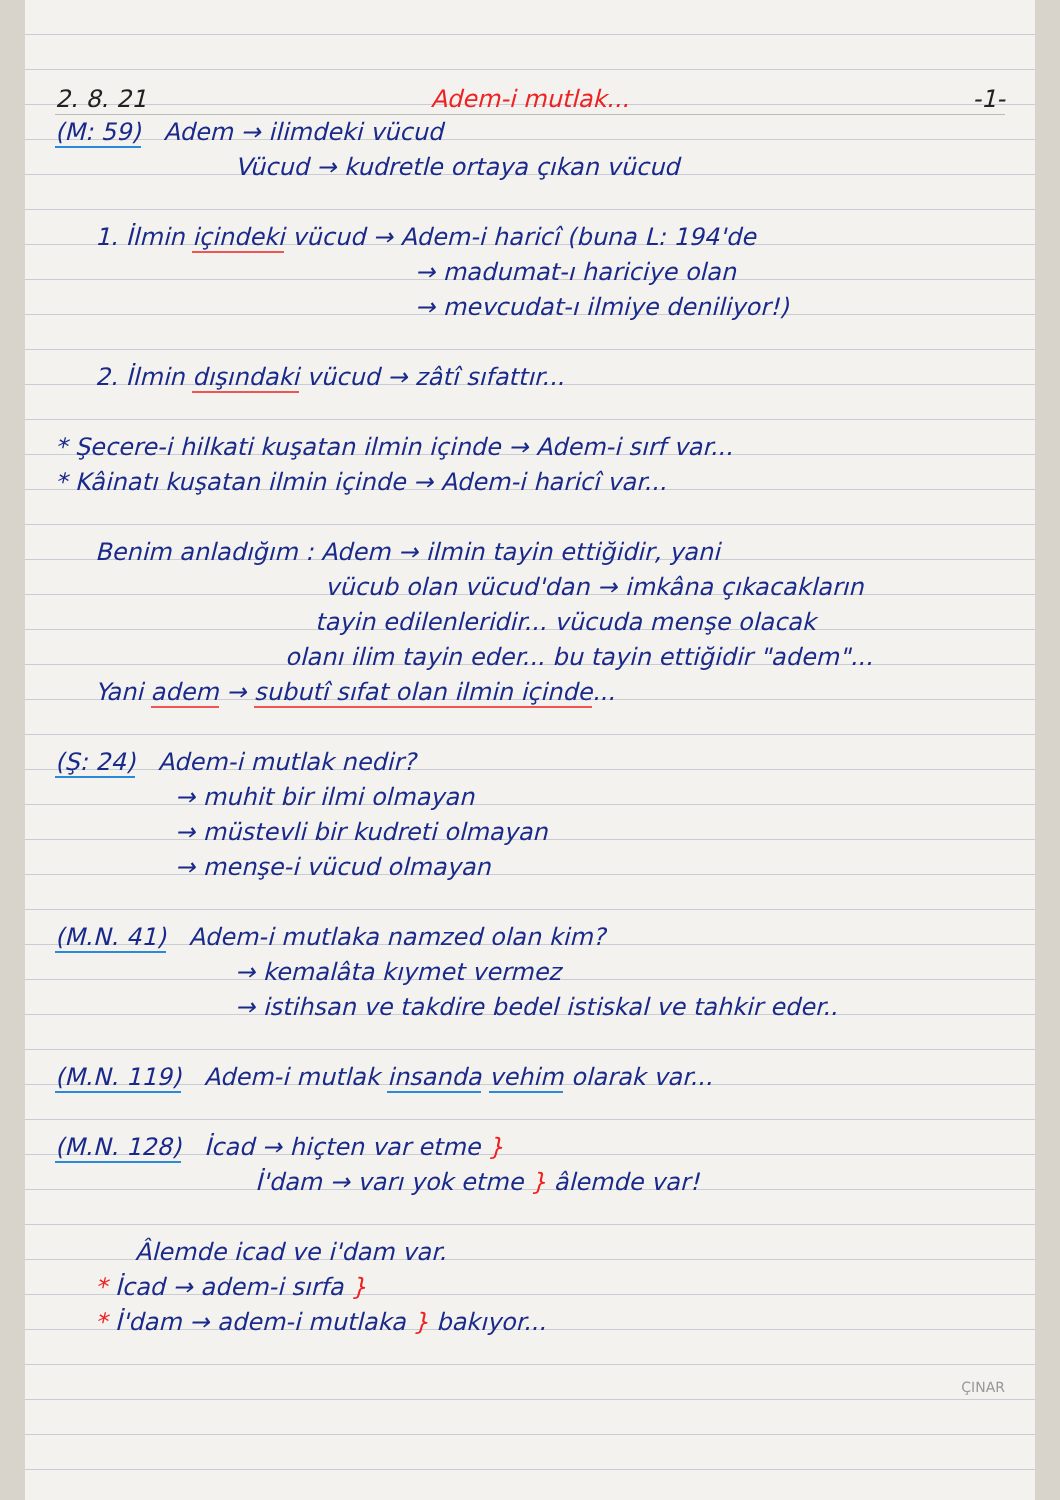2. 8. 21 Adem-i mutlak... -1-
(M: 59) Adem → ilimdeki vücud
Vücud → kudretle ortaya çıkan vücud
1. İlmin içindeki vücud → Adem-i haricî (buna L: 194'de
→ madumat-ı hariciye olan
→ mevcudat-ı ilmiye deniliyor!)
2. İlmin dışındaki vücud → zâtî sıfattır...
* Şecere-i hilkati kuşatan ilmin içinde → Adem-i sırf var...
* Kâinatı kuşatan ilmin içinde → Adem-i haricî var...
Benim anladığım : Adem → ilmin tayin ettiğidir, yani
vücub olan vücud'dan → imkâna çıkacakların
tayin edilenleridir... vücuda menşe olacak
olanı ilim tayin eder... bu tayin ettiğidir "adem"...
Yani adem → subutî sıfat olan ilmin içinde...
(Ş: 24) Adem-i mutlak nedir?
→ muhit bir ilmi olmayan
→ müstevli bir kudreti olmayan
→ menşe-i vücud olmayan
(M.N. 41) Adem-i mutlaka namzed olan kim?
→ kemalâta kıymet vermez
→ istihsan ve takdire bedel istiskal ve tahkir eder..
(M.N. 119) Adem-i mutlak insanda vehim olarak var...
(M.N. 128) İcad → hiçten var etme }
İ'dam → varı yok etme } âlemde var!
Âlemde icad ve i'dam var.
* İcad → adem-i sırfa }
* İ'dam → adem-i mutlaka } bakıyor...
ÇINAR